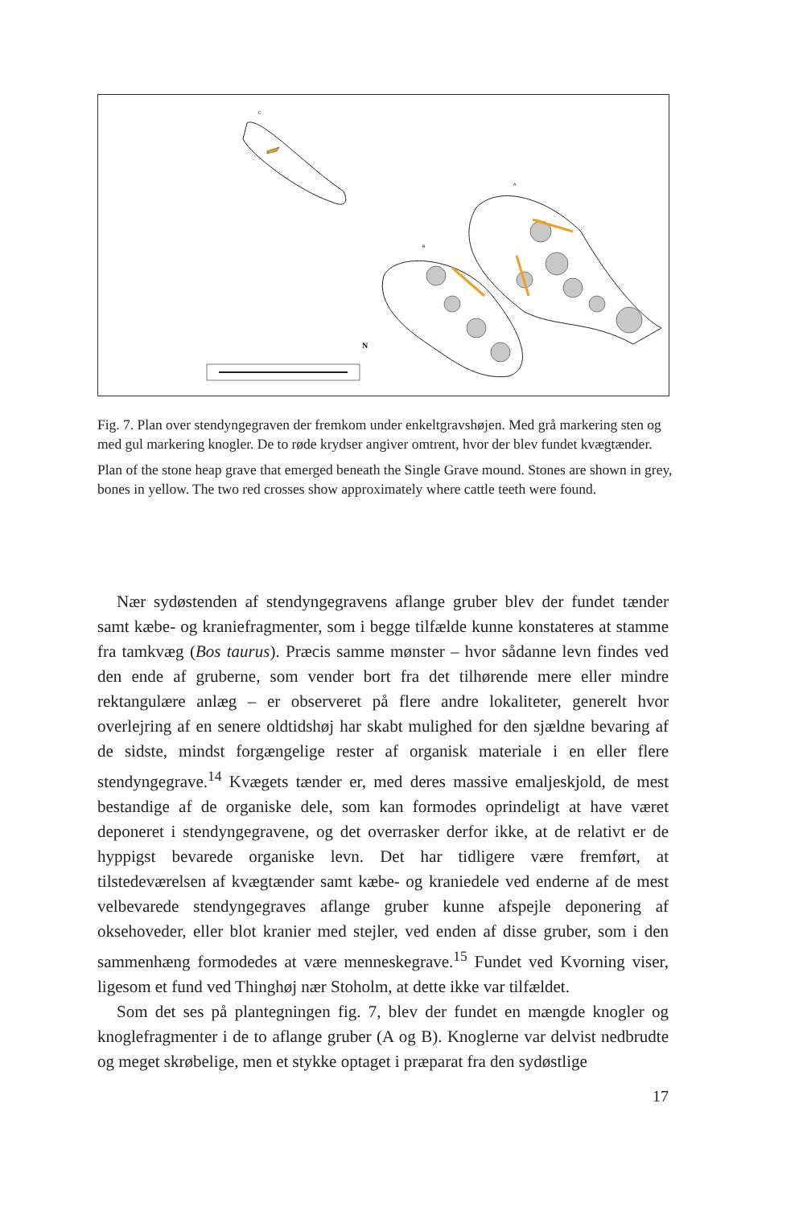C
A
B
N
Fig. 7. Plan over stendyngegraven der fremkom under enkeltgravshøjen. Med grå markering sten og med gul markering knogler. De to røde krydser angiver omtrent, hvor der blev fundet kvægtænder.
Plan of the stone heap grave that emerged beneath the Single Grave mound. Stones are shown in grey, bones in yellow. The two red crosses show approximately where cattle teeth were found.
Nær sydøstenden af stendyngegravens aflange gruber blev der fundet tænder samt kæbe- og kraniefragmenter, som i begge tilfælde kunne konstateres at stamme fra tamkvæg (Bos taurus). Præcis samme mønster – hvor sådanne levn findes ved den ende af gruberne, som vender bort fra det tilhørende mere eller mindre rektangulære anlæg – er observeret på flere andre lokaliteter, generelt hvor overlejring af en senere oldtidshøj har skabt mulighed for den sjældne bevaring af de sidste, mindst forgængelige rester af organisk materiale i en eller flere stendyngegrave.<sup>14</sup> Kvægets tænder er, med deres massive emaljeskjold, de mest bestandige af de organiske dele, som kan formodes oprindeligt at have været deponeret i stendyngegravene, og det overrasker derfor ikke, at de relativt er de hyppigst bevarede organiske levn. Det har tidligere være fremført, at tilstedeværelsen af kvægtænder samt kæbe- og kraniedele ved enderne af de mest velbevarede stendyngegraves aflange gruber kunne afspejle deponering af oksehoveder, eller blot kranier med stejler, ved enden af disse gruber, som i den sammenhæng formodedes at være menneskegrave.<sup>15</sup> Fundet ved Kvorning viser, ligesom et fund ved Thinghøj nær Stoholm, at dette ikke var tilfældet.
Som det ses på plantegningen fig. 7, blev der fundet en mængde knogler og knoglefragmenter i de to aflange gruber (A og B). Knoglerne var delvist nedbrudte og meget skrøbelige, men et stykke optaget i præparat fra den sydøstlige
17